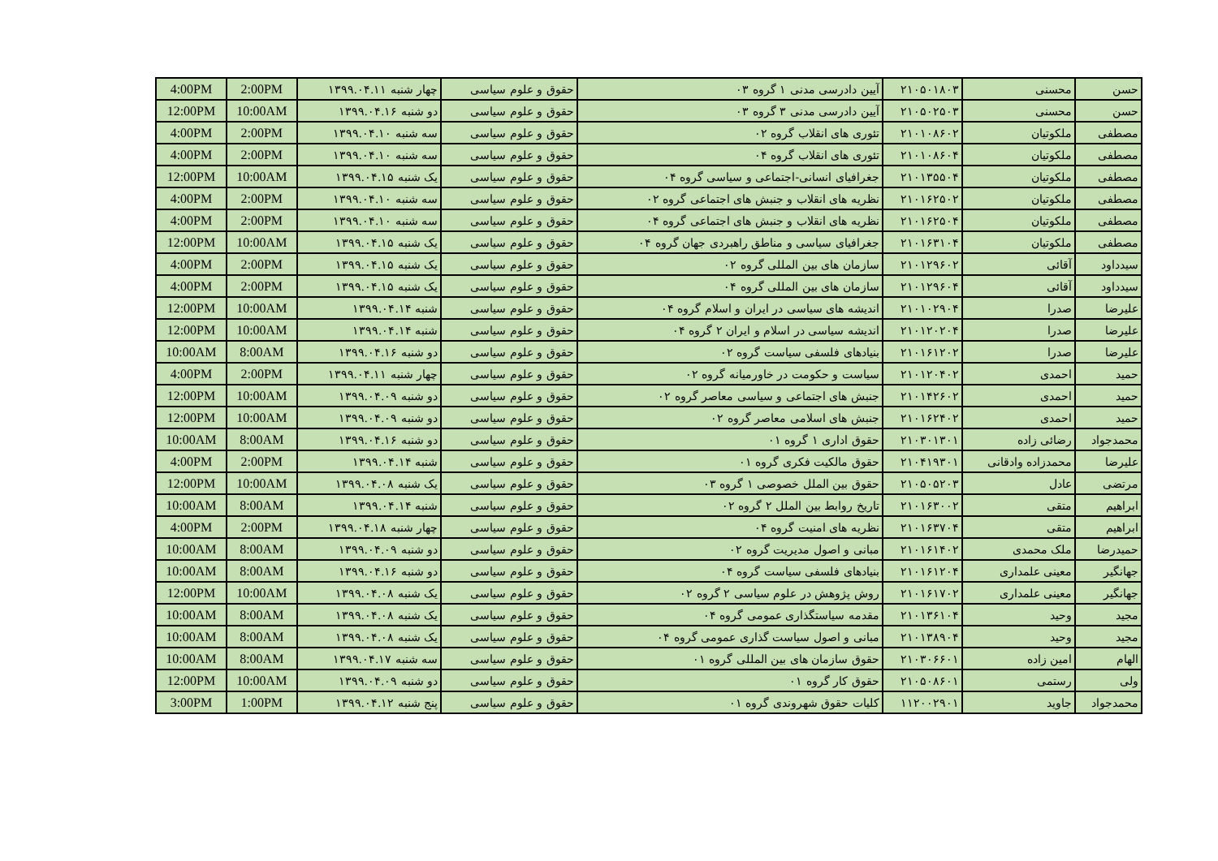| حسن | محسنی | ۲۱۰۵۰۱۸۰۳ | آیین دادرسی مدنی ۱ گروه ۰۳ | حقوق و علوم سیاسی | چهار شنبه ۱۳۹۹.۰۴.۱۱ | 2:00PM | 4:00PM |
| حسن | محسنی | ۲۱۰۵۰۲۵۰۳ | آیین دادرسی مدنی ۳ گروه ۰۳ | حقوق و علوم سیاسی | دو شنبه ۱۳۹۹.۰۴.۱۶ | 10:00AM | 12:00PM |
| مصطفی | ملکوتیان | ۲۱۰۱۰۸۶۰۲ | تئوری های انقلاب گروه ۰۲ | حقوق و علوم سیاسی | سه شنبه ۱۳۹۹.۰۴.۱۰ | 2:00PM | 4:00PM |
| مصطفی | ملکوتیان | ۲۱۰۱۰۸۶۰۴ | تئوری های انقلاب گروه ۰۴ | حقوق و علوم سیاسی | سه شنبه ۱۳۹۹.۰۴.۱۰ | 2:00PM | 4:00PM |
| مصطفی | ملکوتیان | ۲۱۰۱۳۵۵۰۴ | جغرافیای انسانی-اجتماعی و سیاسی گروه ۰۴ | حقوق و علوم سیاسی | یک شنبه ۱۳۹۹.۰۴.۱۵ | 10:00AM | 12:00PM |
| مصطفی | ملکوتیان | ۲۱۰۱۶۲۵۰۲ | نظریه های انقلاب و جنبش های اجتماعی گروه ۰۲ | حقوق و علوم سیاسی | سه شنبه ۱۳۹۹.۰۴.۱۰ | 2:00PM | 4:00PM |
| مصطفی | ملکوتیان | ۲۱۰۱۶۲۵۰۴ | نظریه های انقلاب و جنبش های اجتماعی گروه ۰۴ | حقوق و علوم سیاسی | سه شنبه ۱۳۹۹.۰۴.۱۰ | 2:00PM | 4:00PM |
| مصطفی | ملکوتیان | ۲۱۰۱۶۳۱۰۴ | جغرافیای سیاسی و مناطق راهبردی جهان گروه ۰۴ | حقوق و علوم سیاسی | یک شنبه ۱۳۹۹.۰۴.۱۵ | 10:00AM | 12:00PM |
| سیدداود | آقائی | ۲۱۰۱۲۹۶۰۲ | سازمان های بین المللی گروه ۰۲ | حقوق و علوم سیاسی | یک شنبه ۱۳۹۹.۰۴.۱۵ | 2:00PM | 4:00PM |
| سیدداود | آقائی | ۲۱۰۱۲۹۶۰۴ | سازمان های بین المللی گروه ۰۴ | حقوق و علوم سیاسی | یک شنبه ۱۳۹۹.۰۴.۱۵ | 2:00PM | 4:00PM |
| علیرضا | صدرا | ۲۱۰۱۰۲۹۰۴ | اندیشه های سیاسی در ایران و اسلام گروه ۰۴ | حقوق و علوم سیاسی | شنبه ۱۳۹۹.۰۴.۱۴ | 10:00AM | 12:00PM |
| علیرضا | صدرا | ۲۱۰۱۲۰۲۰۴ | اندیشه سیاسی در اسلام و ایران ۲ گروه ۰۴ | حقوق و علوم سیاسی | شنبه ۱۳۹۹.۰۴.۱۴ | 10:00AM | 12:00PM |
| علیرضا | صدرا | ۲۱۰۱۶۱۲۰۲ | بنیادهای فلسفی سیاست گروه ۰۲ | حقوق و علوم سیاسی | دو شنبه ۱۳۹۹.۰۴.۱۶ | 8:00AM | 10:00AM |
| حمید | احمدی | ۲۱۰۱۲۰۴۰۲ | سیاست و حکومت در خاورمیانه گروه ۰۲ | حقوق و علوم سیاسی | چهار شنبه ۱۳۹۹.۰۴.۱۱ | 2:00PM | 4:00PM |
| حمید | احمدی | ۲۱۰۱۴۲۶۰۲ | جنبش های اجتماعی و سیاسی معاصر گروه ۰۲ | حقوق و علوم سیاسی | دو شنبه ۱۳۹۹.۰۴.۰۹ | 10:00AM | 12:00PM |
| حمید | احمدی | ۲۱۰۱۶۲۴۰۲ | جنبش های اسلامی معاصر گروه ۰۲ | حقوق و علوم سیاسی | دو شنبه ۱۳۹۹.۰۴.۰۹ | 10:00AM | 12:00PM |
| محمدجواد | رضائی زاده | ۲۱۰۳۰۱۳۰۱ | حقوق اداری ۱ گروه ۰۱ | حقوق و علوم سیاسی | دو شنبه ۱۳۹۹.۰۴.۱۶ | 8:00AM | 10:00AM |
| علیرضا | محمدزاده وادقانی | ۲۱۰۴۱۹۳۰۱ | حقوق مالکیت فکری گروه ۰۱ | حقوق و علوم سیاسی | شنبه ۱۳۹۹.۰۴.۱۴ | 2:00PM | 4:00PM |
| مرتضی | عادل | ۲۱۰۵۰۵۲۰۳ | حقوق بین الملل خصوصی ۱ گروه ۰۳ | حقوق و علوم سیاسی | یک شنبه ۱۳۹۹.۰۴.۰۸ | 10:00AM | 12:00PM |
| ابراهیم | متقی | ۲۱۰۱۶۳۰۰۲ | تاریخ روابط بین الملل ۲ گروه ۰۲ | حقوق و علوم سیاسی | شنبه ۱۳۹۹.۰۴.۱۴ | 8:00AM | 10:00AM |
| ابراهیم | متقی | ۲۱۰۱۶۳۷۰۴ | نظریه های امنیت گروه ۰۴ | حقوق و علوم سیاسی | چهار شنبه ۱۳۹۹.۰۴.۱۸ | 2:00PM | 4:00PM |
| حمیدرضا | ملک محمدی | ۲۱۰۱۶۱۴۰۲ | مبانی و اصول مدیریت گروه ۰۲ | حقوق و علوم سیاسی | دو شنبه ۱۳۹۹.۰۴.۰۹ | 8:00AM | 10:00AM |
| جهانگیر | معینی علمداری | ۲۱۰۱۶۱۲۰۴ | بنیادهای فلسفی سیاست گروه ۰۴ | حقوق و علوم سیاسی | دو شنبه ۱۳۹۹.۰۴.۱۶ | 8:00AM | 10:00AM |
| جهانگیر | معینی علمداری | ۲۱۰۱۶۱۷۰۲ | روش پژوهش در علوم سیاسی ۲ گروه ۰۲ | حقوق و علوم سیاسی | یک شنبه ۱۳۹۹.۰۴.۰۸ | 10:00AM | 12:00PM |
| مجید | وحید | ۲۱۰۱۳۶۱۰۴ | مقدمه سیاستگذاری عمومی گروه ۰۴ | حقوق و علوم سیاسی | یک شنبه ۱۳۹۹.۰۴.۰۸ | 8:00AM | 10:00AM |
| مجید | وحید | ۲۱۰۱۳۸۹۰۴ | مبانی و اصول سیاست گذاری عمومی گروه ۰۴ | حقوق و علوم سیاسی | یک شنبه ۱۳۹۹.۰۴.۰۸ | 8:00AM | 10:00AM |
| الهام | امین زاده | ۲۱۰۳۰۶۶۰۱ | حقوق سازمان های بین المللی گروه ۰۱ | حقوق و علوم سیاسی | سه شنبه ۱۳۹۹.۰۴.۱۷ | 8:00AM | 10:00AM |
| ولی | رستمی | ۲۱۰۵۰۸۶۰۱ | حقوق کار گروه ۰۱ | حقوق و علوم سیاسی | دو شنبه ۱۳۹۹.۰۴.۰۹ | 10:00AM | 12:00PM |
| محمدجواد | جاوید | ۱۱۲۰۰۲۹۰۱ | کلیات حقوق شهروندی گروه ۰۱ | حقوق و علوم سیاسی | پنج شنبه ۱۳۹۹.۰۴.۱۲ | 1:00PM | 3:00PM |